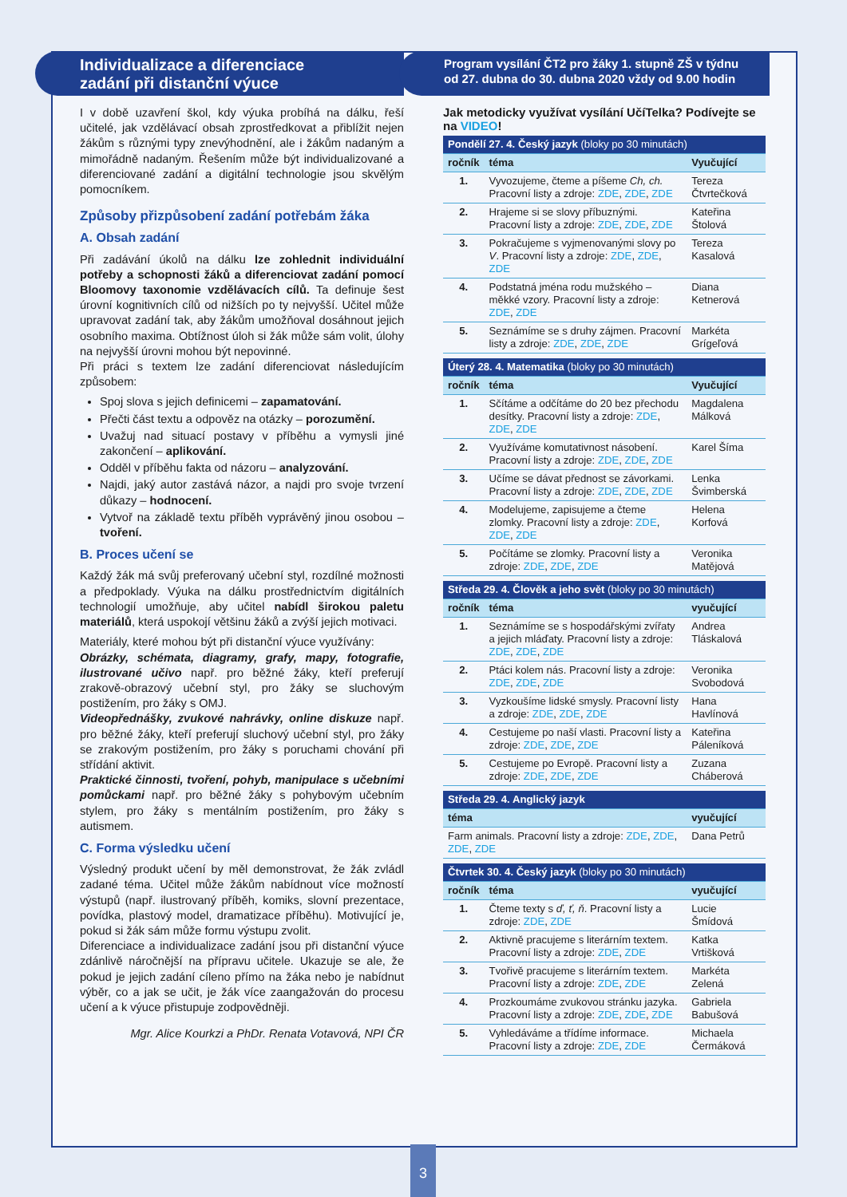Individualizace a diferenciace
zadání při distanční výuce
I v době uzavření škol, kdy výuka probíhá na dálku, řeší učitelé, jak vzdělávací obsah zprostředkovat a přiblížit nejen žákům s různými typy znevýhodnění, ale i žákům nadaným a mimořádně nadaným. Řešením může být individualizované a diferenciované zadání a digitální technologie jsou skvělým pomocníkem.
Způsoby přizpůsobení zadání potřebám žáka
A. Obsah zadání
Při zadávání úkolů na dálku lze zohlednit individuální potřeby a schopnosti žáků a diferenciovat zadání pomocí Bloomovy taxonomie vzdělávacích cílů. Ta definuje šest úrovní kognitivních cílů od nižších po ty nejvyšší. Učitel může upravovat zadání tak, aby žákům umožňoval dosáhnout jejich osobního maxima. Obtížnost úloh si žák může sám volit, úlohy na nejvyšší úrovni mohou být nepovinné.
Při práci s textem lze zadání diferenciovat následujícím způsobem:
Spoj slova s jejich definicemi – zapamatování.
Přečti část textu a odpověz na otázky – porozumění.
Uvažuj nad situací postavy v příběhu a vymysli jiné zakončení – aplikování.
Odděl v příběhu fakta od názoru – analyzování.
Najdi, jaký autor zastává názor, a najdi pro svoje tvrzení důkazy – hodnocení.
Vytvoř na základě textu příběh vyprávěný jinou osobou – tvoření.
B. Proces učení se
Každý žák má svůj preferovaný učební styl, rozdílné možnosti a předpoklady. Výuka na dálku prostřednictvím digitálních technologií umožňuje, aby učitel nabídl širokou paletu materiálů, která uspokojí většinu žáků a zvýší jejich motivaci.
Materiály, které mohou být při distanční výuce využívány:
Obrázky, schémata, diagramy, grafy, mapy, fotografie, ilustrované učivo např. pro běžné žáky, kteří preferují zrakově-obrazový učební styl, pro žáky se sluchovým postižením, pro žáky s OMJ.
Videopřednášky, zvukové nahrávky, online diskuze např. pro běžné žáky, kteří preferují sluchový učební styl, pro žáky se zrakovým postižením, pro žáky s poruchami chování při střídání aktivit.
Praktické činnosti, tvoření, pohyb, manipulace s učebními pomůckami např. pro běžné žáky s pohybovým učebním stylem, pro žáky s mentálním postižením, pro žáky s autismem.
C. Forma výsledku učení
Výsledný produkt učení by měl demonstrovat, že žák zvládl zadané téma. Učitel může žákům nabídnout více možností výstupů (např. ilustrovaný příběh, komiks, slovní prezentace, povídka, plastový model, dramatizace příběhu). Motivující je, pokud si žák sám může formu výstupu zvolit.
Diferenciace a individualizace zadání jsou při distanční výuce zdánlivě náročnější na přípravu učitele. Ukazuje se ale, že pokud je jejich zadání cíleno přímo na žáka nebo je nabídnut výběr, co a jak se učit, je žák více zaangažován do procesu učení a k výuce přistupuje zodpovědněji.
Mgr. Alice Kourkzi a PhDr. Renata Votavová, NPI ČR
Program vysílání ČT2 pro žáky 1. stupně ZŠ v týdnu
od 27. dubna do 30. dubna 2020 vždy od 9.00 hodin
Jak metodicky využívat vysílání UčíTelka? Podívejte se na VIDEO!
| Pondělí 27. 4. Český jazyk (bloky po 30 minutách) | | |
| ročník | téma | Vyučující |
| 1. | Vyvozujeme, čteme a píšeme Ch, ch. Pracovní listy a zdroje: ZDE , ZDE , ZDE | Tereza Čtvrtečková |
| 2. | Hrajeme si se slovy příbuznými. Pracovní listy a zdroje: ZDE , ZDE , ZDE | Kateřina Štolová |
| 3. | Pokračujeme s vyjmenovanými slovy po V . Pracovní listy a zdroje: ZDE , ZDE , ZDE | Tereza Kasalová |
| 4. | Podstatná jména rodu mužského – měkké vzory. Pracovní listy a zdroje: ZDE , ZDE | Diana Ketnerová |
| 5. | Seznámíme se s druhy zájmen. Pracovní listy a zdroje: ZDE , ZDE , ZDE | Markéta Grígeľová |
| Úterý 28. 4. Matematika (bloky po 30 minutách) | | |
| ročník | téma | Vyučující |
| 1. | Sčítáme a odčítáme do 20 bez přechodu desítky. Pracovní listy a zdroje: ZDE , ZDE , ZDE | Magdalena Málková |
| 2. | Využíváme komutativnost násobení. Pracovní listy a zdroje: ZDE , ZDE , ZDE | Karel Šíma |
| 3. | Učíme se dávat přednost se závorkami. Pracovní listy a zdroje: ZDE , ZDE , ZDE | Lenka Švimberská |
| 4. | Modelujeme, zapisujeme a čteme zlomky. Pracovní listy a zdroje: ZDE , ZDE , ZDE | Helena Korfová |
| 5. | Počítáme se zlomky. Pracovní listy a zdroje: ZDE , ZDE , ZDE | Veronika Matějová |
| Středa 29. 4. Člověk a jeho svět (bloky po 30 minutách) | | |
| ročník | téma | vyučující |
| 1. | Seznámíme se s hospodářskými zvířaty a jejich mláďaty. Pracovní listy a zdroje: ZDE , ZDE , ZDE | Andrea Tláskalová |
| 2. | Ptáci kolem nás. Pracovní listy a zdroje: ZDE , ZDE , ZDE | Veronika Svobodová |
| 3. | Vyzkoušíme lidské smysly. Pracovní listy a zdroje: ZDE , ZDE , ZDE | Hana Havlínová |
| 4. | Cestujeme po naší vlasti. Pracovní listy a zdroje: ZDE , ZDE , ZDE | Kateřina Páleníková |
| 5. | Cestujeme po Evropě. Pracovní listy a zdroje: ZDE , ZDE , ZDE | Zuzana Cháberová |
| Středa 29. 4. Anglický jazyk | | |
| téma | | vyučující |
| Farm animals. Pracovní listy a zdroje: ZDE , ZDE , ZDE , ZDE | | Dana Petrů |
| Čtvrtek 30. 4. Český jazyk (bloky po 30 minutách) | | |
| ročník | téma | vyučující |
| 1. | Čteme texty s ď, ť, ň . Pracovní listy a zdroje: ZDE , ZDE | Lucie Šmídová |
| 2. | Aktivně pracujeme s literárním textem. Pracovní listy a zdroje: ZDE , ZDE | Katka Vrtišková |
| 3. | Tvořivě pracujeme s literárním textem. Pracovní listy a zdroje: ZDE , ZDE | Markéta Zelená |
| 4. | Prozkoumáme zvukovou stránku jazyka. Pracovní listy a zdroje: ZDE , ZDE , ZDE | Gabriela Babušová |
| 5. | Vyhledáváme a třídíme informace. Pracovní listy a zdroje: ZDE , ZDE | Michaela Čermáková |
3